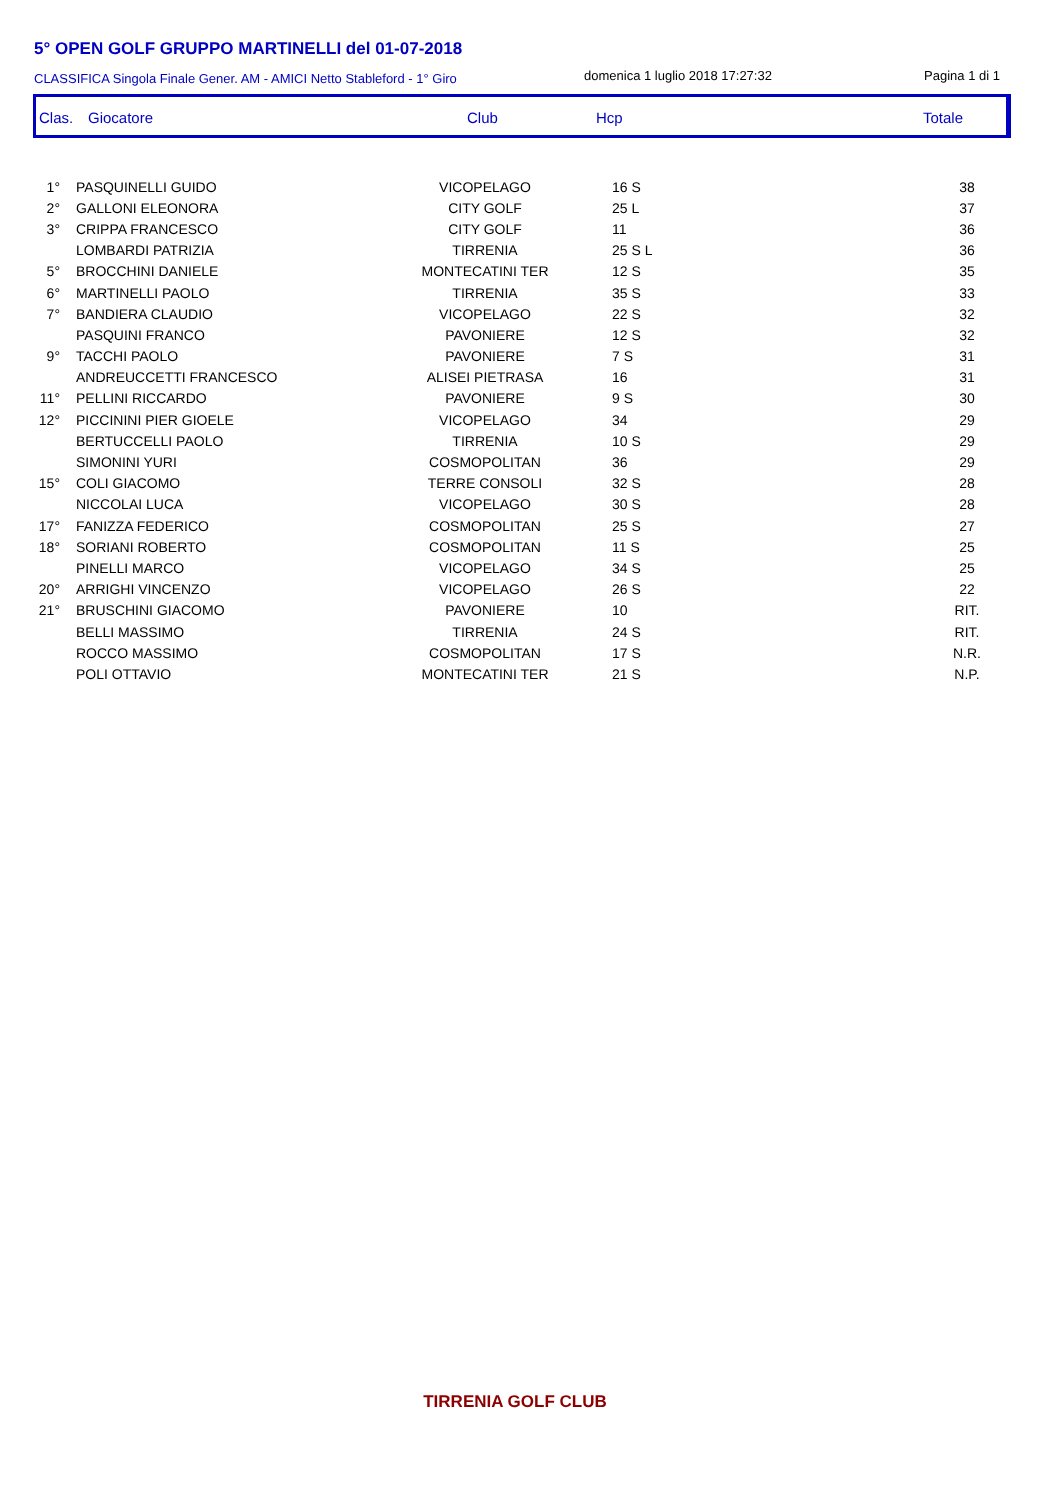5° OPEN GOLF GRUPPO MARTINELLI del 01-07-2018
CLASSIFICA Singola Finale Gener. AM - AMICI Netto Stableford - 1° Giro
domenica 1 luglio 2018 17:27:32 Pagina 1 di 1
Clas. Giocatore Club Hcp Totale
| 1° | PASQUINELLI GUIDO | VICOPELAGO | 16 S | 38 |
| 2° | GALLONI ELEONORA | CITY GOLF | 25 L | 37 |
| 3° | CRIPPA FRANCESCO | CITY GOLF | 11 | 36 |
| | LOMBARDI PATRIZIA | TIRRENIA | 25 S L | 36 |
| 5° | BROCCHINI DANIELE | MONTECATINI TER | 12 S | 35 |
| 6° | MARTINELLI PAOLO | TIRRENIA | 35 S | 33 |
| 7° | BANDIERA CLAUDIO | VICOPELAGO | 22 S | 32 |
| | PASQUINI FRANCO | PAVONIERE | 12 S | 32 |
| 9° | TACCHI PAOLO | PAVONIERE | 7 S | 31 |
| | ANDREUCCETTI FRANCESCO | ALISEI PIETRASA | 16 | 31 |
| 11° | PELLINI RICCARDO | PAVONIERE | 9 S | 30 |
| 12° | PICCININI PIER GIOELE | VICOPELAGO | 34 | 29 |
| | BERTUCCELLI PAOLO | TIRRENIA | 10 S | 29 |
| | SIMONINI YURI | COSMOPOLITAN | 36 | 29 |
| 15° | COLI GIACOMO | TERRE CONSOLI | 32 S | 28 |
| | NICCOLAI LUCA | VICOPELAGO | 30 S | 28 |
| 17° | FANIZZA FEDERICO | COSMOPOLITAN | 25 S | 27 |
| 18° | SORIANI ROBERTO | COSMOPOLITAN | 11 S | 25 |
| | PINELLI MARCO | VICOPELAGO | 34 S | 25 |
| 20° | ARRIGHI VINCENZO | VICOPELAGO | 26 S | 22 |
| 21° | BRUSCHINI GIACOMO | PAVONIERE | 10 | RIT. |
| | BELLI MASSIMO | TIRRENIA | 24 S | RIT. |
| | ROCCO MASSIMO | COSMOPOLITAN | 17 S | N.R. |
| | POLI OTTAVIO | MONTECATINI TER | 21 S | N.P. |
TIRRENIA GOLF CLUB